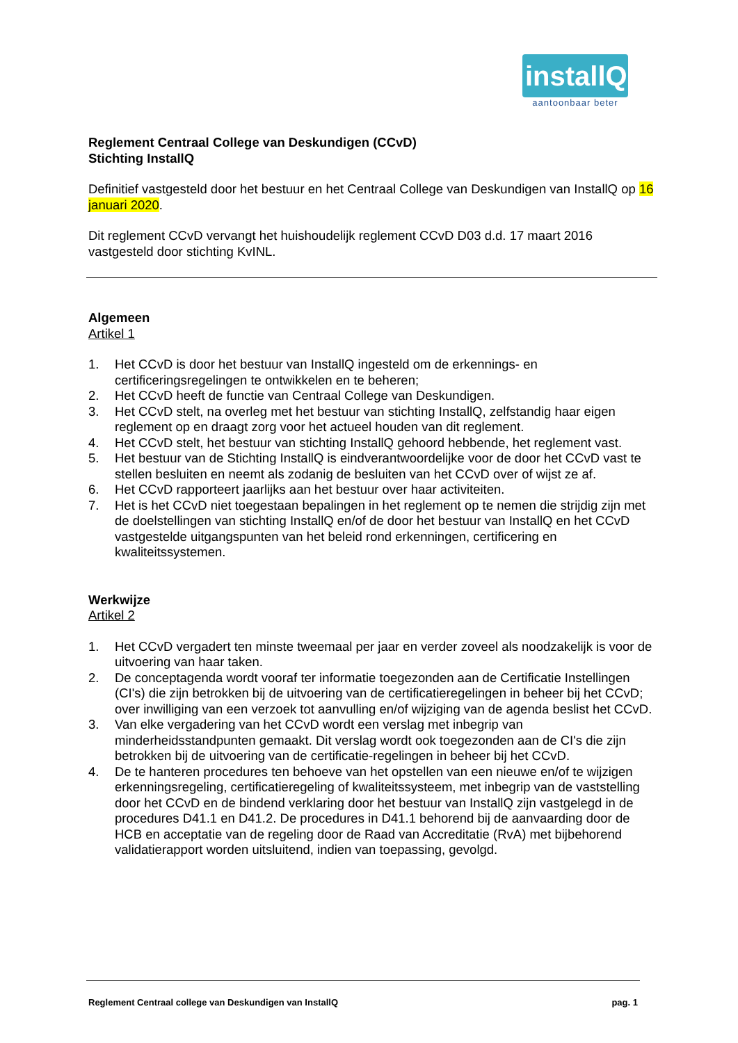installQ
aantoonbaar beter
Reglement Centraal College van Deskundigen (CCvD)
Stichting InstallQ
Definitief vastgesteld door het bestuur en het Centraal College van Deskundigen van InstallQ op 16 januari 2020.
Dit reglement CCvD vervangt het huishoudelijk reglement CCvD D03 d.d. 17 maart 2016 vastgesteld door stichting KvINL.
Algemeen
Artikel 1
1. Het CCvD is door het bestuur van InstallQ ingesteld om de erkennings- en certificeringsregelingen te ontwikkelen en te beheren;
2. Het CCvD heeft de functie van Centraal College van Deskundigen.
3. Het CCvD stelt, na overleg met het bestuur van stichting InstallQ, zelfstandig haar eigen reglement op en draagt zorg voor het actueel houden van dit reglement.
4. Het CCvD stelt, het bestuur van stichting InstallQ gehoord hebbende, het reglement vast.
5. Het bestuur van de Stichting InstallQ is eindverantwoordelijke voor de door het CCvD vast te stellen besluiten en neemt als zodanig de besluiten van het CCvD over of wijst ze af.
6. Het CCvD rapporteert jaarlijks aan het bestuur over haar activiteiten.
7. Het is het CCvD niet toegestaan bepalingen in het reglement op te nemen die strijdig zijn met de doelstellingen van stichting InstallQ en/of de door het bestuur van InstallQ en het CCvD vastgestelde uitgangspunten van het beleid rond erkenningen, certificering en kwaliteitssystemen.
Werkwijze
Artikel 2
1. Het CCvD vergadert ten minste tweemaal per jaar en verder zoveel als noodzakelijk is voor de uitvoering van haar taken.
2. De conceptagenda wordt vooraf ter informatie toegezonden aan de Certificatie Instellingen (CI's) die zijn betrokken bij de uitvoering van de certificatieregelingen in beheer bij het CCvD; over inwilliging van een verzoek tot aanvulling en/of wijziging van de agenda beslist het CCvD.
3. Van elke vergadering van het CCvD wordt een verslag met inbegrip van minderheidsstandpunten gemaakt. Dit verslag wordt ook toegezonden aan de CI's die zijn betrokken bij de uitvoering van de certificatie-regelingen in beheer bij het CCvD.
4. De te hanteren procedures ten behoeve van het opstellen van een nieuwe en/of te wijzigen erkenningsregeling, certificatieregeling of kwaliteitssysteem, met inbegrip van de vaststelling door het CCvD en de bindend verklaring door het bestuur van InstallQ zijn vastgelegd in de procedures D41.1 en D41.2. De procedures in D41.1 behorend bij de aanvaarding door de HCB en acceptatie van de regeling door de Raad van Accreditatie (RvA) met bijbehorend validatierapport worden uitsluitend, indien van toepassing, gevolgd.
Reglement Centraal college van Deskundigen van InstallQ pag. 1